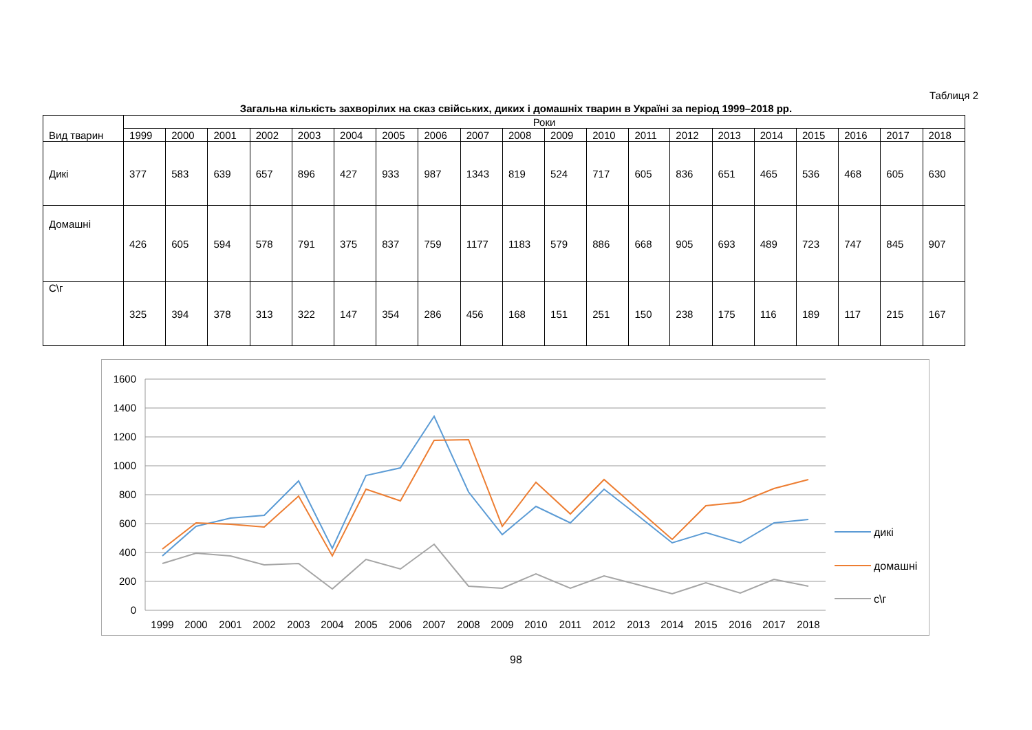Таблиця 2
Загальна кількість захворілих на сказ свійських, диких і домашніх тварин в Україні за період 1999–2018 рр.
| Вид тварин | Роки | | | | | | | | | | | | | | | | | | | |
| | 1999 | 2000 | 2001 | 2002 | 2003 | 2004 | 2005 | 2006 | 2007 | 2008 | 2009 | 2010 | 2011 | 2012 | 2013 | 2014 | 2015 | 2016 | 2017 | 2018 |
| Дикі | 377 | 583 | 639 | 657 | 896 | 427 | 933 | 987 | 1343 | 819 | 524 | 717 | 605 | 836 | 651 | 465 | 536 | 468 | 605 | 630 |
| Домашні | 426 | 605 | 594 | 578 | 791 | 375 | 837 | 759 | 1177 | 1183 | 579 | 886 | 668 | 905 | 693 | 489 | 723 | 747 | 845 | 907 |
| С\г | 325 | 394 | 378 | 313 | 322 | 147 | 354 | 286 | 456 | 168 | 151 | 251 | 150 | 238 | 175 | 116 | 189 | 117 | 215 | 167 |
1600
1400
1200
1000
800
600
400
200
0
1999
2000
2001
2002
2003
2004
2005
2006
2007
2008
2009
2010
2011
2012
2013
2014
2015
2016
2017
2018
дикі
домашні
с\г
98